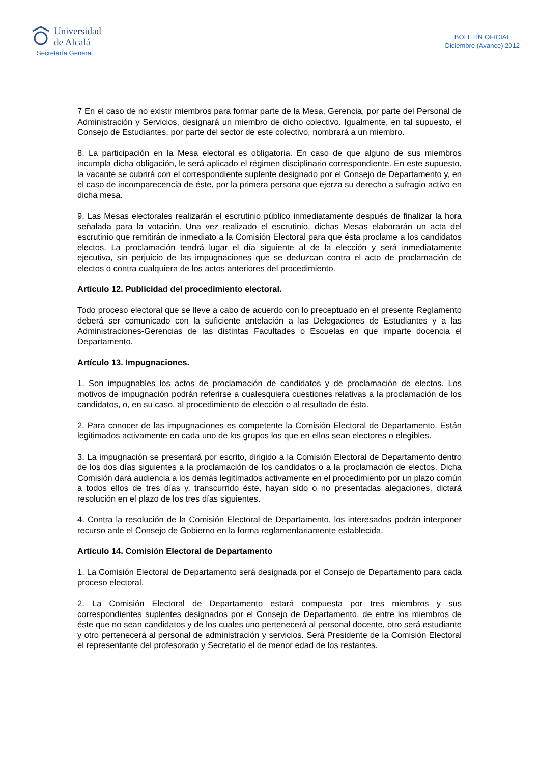Universidad
de Alcalá
Secretaría General
BOLETÍN OFICIAL
Diciembre (Avance) 2012
7 En el caso de no existir miembros para formar parte de la Mesa, Gerencia, por parte del Personal de Administración y Servicios, designará un miembro de dicho colectivo. Igualmente, en tal supuesto, el Consejo de Estudiantes, por parte del sector de este colectivo, nombrará a un miembro.
8. La participación en la Mesa electoral es obligatoria. En caso de que alguno de sus miembros incumpla dicha obligación, le será aplicado el régimen disciplinario correspondiente. En este supuesto, la vacante se cubrirá con el correspondiente suplente designado por el Consejo de Departamento y, en el caso de incomparecencia de éste, por la primera persona que ejerza su derecho a sufragio activo en dicha mesa.
9. Las Mesas electorales realizarán el escrutinio público inmediatamente después de finalizar la hora señalada para la votación. Una vez realizado el escrutinio, dichas Mesas elaborarán un acta del escrutinio que remitirán de inmediato a la Comisión Electoral para que ésta proclame a los candidatos electos. La proclamación tendrá lugar el día siguiente al de la elección y será inmediatamente ejecutiva, sin perjuicio de las impugnaciones que se deduzcan contra el acto de proclamación de electos o contra cualquiera de los actos anteriores del procedimiento.
Artículo 12. Publicidad del procedimiento electoral.
Todo proceso electoral que se lleve a cabo de acuerdo con lo preceptuado en el presente Reglamento deberá ser comunicado con la suficiente antelación a las Delegaciones de Estudiantes y a las Administraciones-Gerencias de las distintas Facultades o Escuelas en que imparte docencia el Departamento.
Artículo 13. Impugnaciones.
1. Son impugnables los actos de proclamación de candidatos y de proclamación de electos. Los motivos de impugnación podrán referirse a cualesquiera cuestiones relativas a la proclamación de los candidatos, o, en su caso, al procedimiento de elección o al resultado de ésta.
2. Para conocer de las impugnaciones es competente la Comisión Electoral de Departamento. Están legitimados activamente en cada uno de los grupos los que en ellos sean electores o elegibles.
3. La impugnación se presentará por escrito, dirigido a la Comisión Electoral de Departamento dentro de los dos días siguientes a la proclamación de los candidatos o a la proclamación de electos. Dicha Comisión dará audiencia a los demás legitimados activamente en el procedimiento por un plazo común a todos ellos de tres días y, transcurrido éste, hayan sido o no presentadas alegaciones, dictará resolución en el plazo de los tres días siguientes.
4. Contra la resolución de la Comisión Electoral de Departamento, los interesados podrán interponer recurso ante el Consejo de Gobierno en la forma reglamentariamente establecida.
Artículo 14. Comisión Electoral de Departamento
1. La Comisión Electoral de Departamento será designada por el Consejo de Departamento para cada proceso electoral.
2. La Comisión Electoral de Departamento estará compuesta por tres miembros y sus correspondientes suplentes designados por el Consejo de Departamento, de entre los miembros de éste que no sean candidatos y de los cuales uno pertenecerá al personal docente, otro será estudiante y otro pertenecerá al personal de administración y servicios. Será Presidente de la Comisión Electoral el representante del profesorado y Secretario el de menor edad de los restantes.